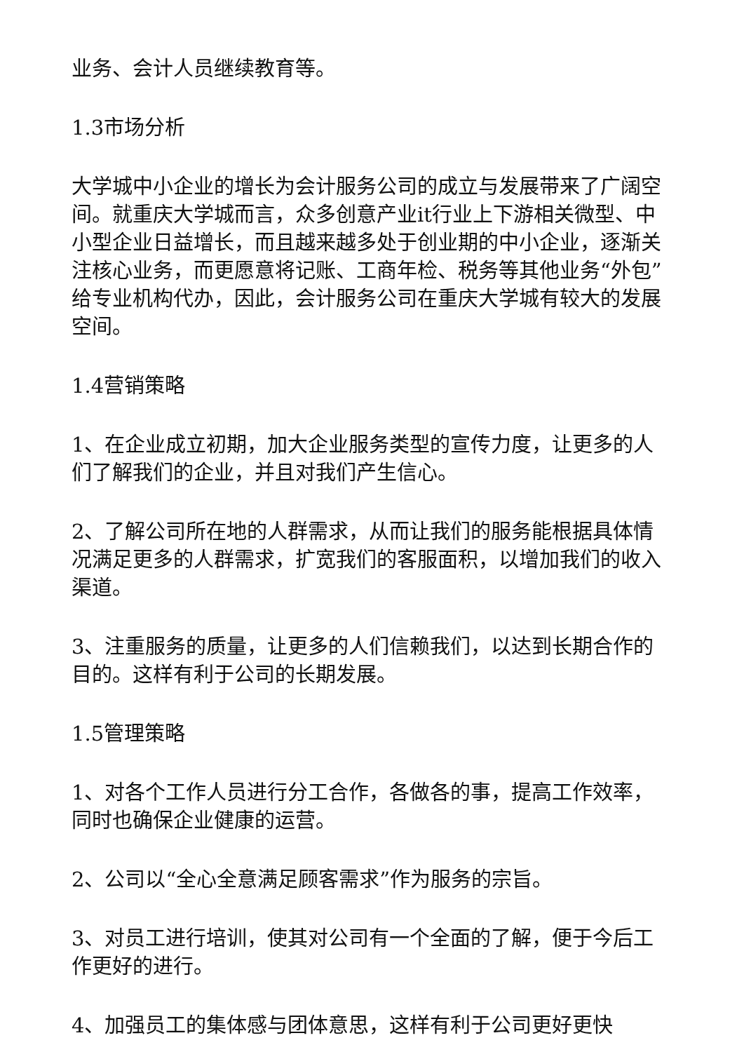业务、会计人员继续教育等。
1.3市场分析
大学城中小企业的增长为会计服务公司的成立与发展带来了广阔空间。就重庆大学城而言，众多创意产业it行业上下游相关微型、中小型企业日益增长，而且越来越多处于创业期的中小企业，逐渐关注核心业务，而更愿意将记账、工商年检、税务等其他业务“外包”给专业机构代办，因此，会计服务公司在重庆大学城有较大的发展空间。
1.4营销策略
1、在企业成立初期，加大企业服务类型的宣传力度，让更多的人们了解我们的企业，并且对我们产生信心。
2、了解公司所在地的人群需求，从而让我们的服务能根据具体情况满足更多的人群需求，扩宽我们的客服面积，以增加我们的收入渠道。
3、注重服务的质量，让更多的人们信赖我们，以达到长期合作的目的。这样有利于公司的长期发展。
1.5管理策略
1、对各个工作人员进行分工合作，各做各的事，提高工作效率，同时也确保企业健康的运营。
2、公司以“全心全意满足顾客需求”作为服务的宗旨。
3、对员工进行培训，使其对公司有一个全面的了解，便于今后工作更好的进行。
4、加强员工的集体感与团体意思，这样有利于公司更好更快